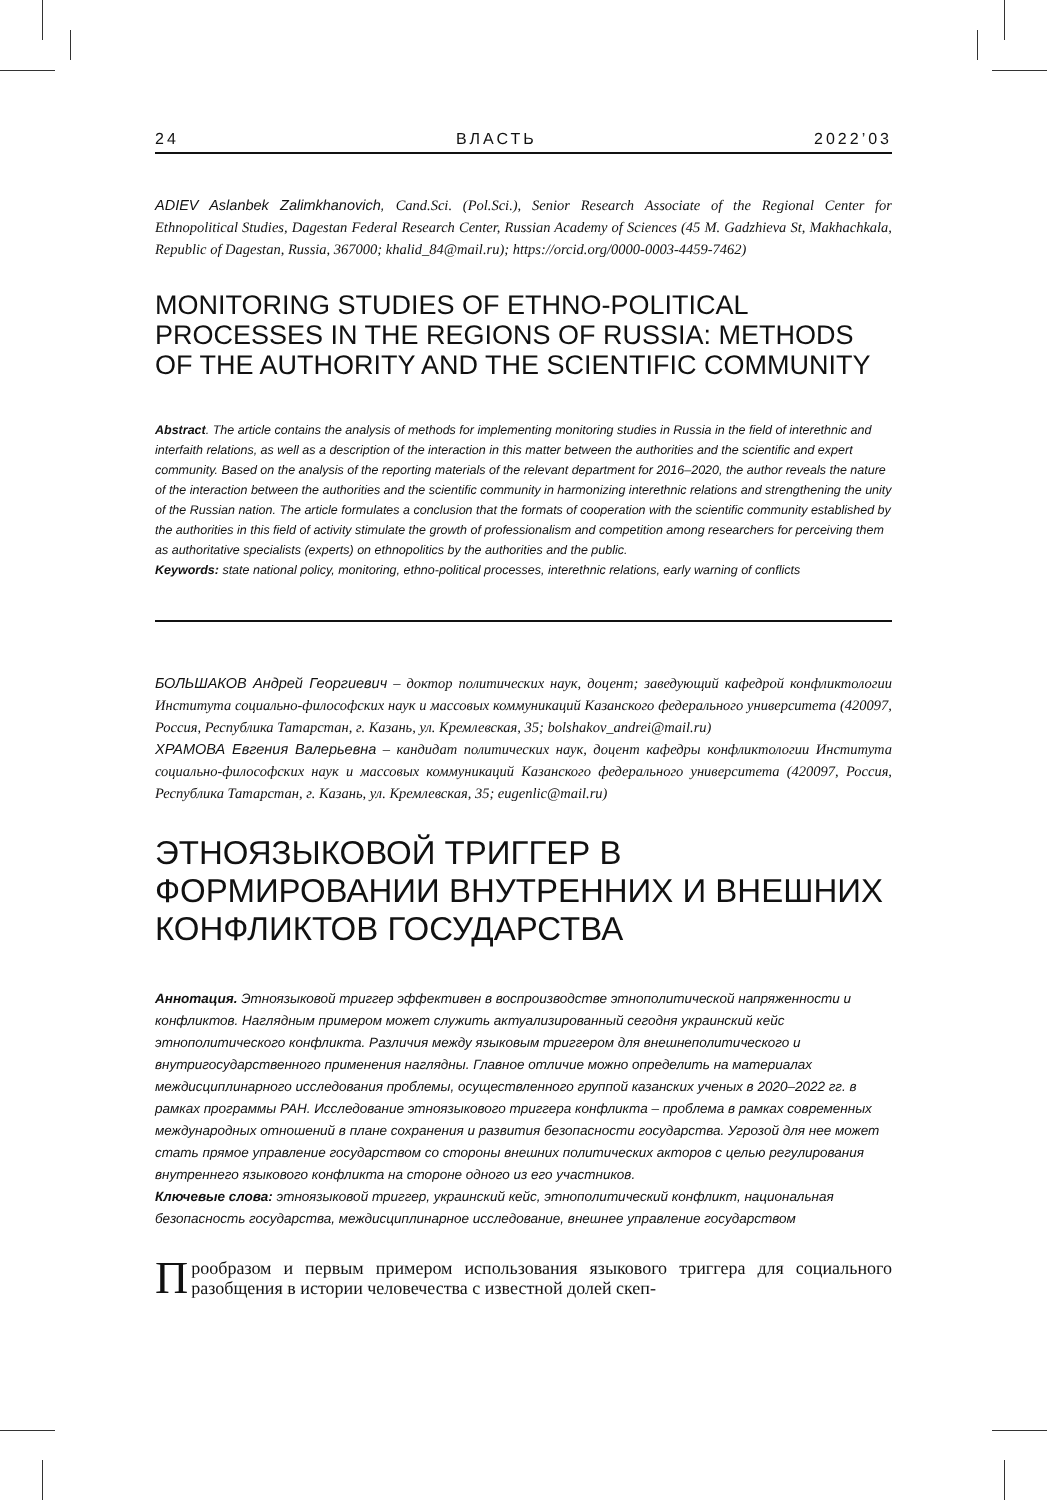24 ВЛАСТЬ 2022’03
ADIEV Aslanbek Zalimkhanovich, Cand.Sci. (Pol.Sci.), Senior Research Associate of the Regional Center for Ethnopolitical Studies, Dagestan Federal Research Center, Russian Academy of Sciences (45 M. Gadzhieva St, Makhachkala, Republic of Dagestan, Russia, 367000; khalid_84@mail.ru); https://orcid.org/0000-0003-4459-7462)
MONITORING STUDIES OF ETHNO-POLITICAL PROCESSES IN THE REGIONS OF RUSSIA: METHODS OF THE AUTHORITY AND THE SCIENTIFIC COMMUNITY
Abstract. The article contains the analysis of methods for implementing monitoring studies in Russia in the field of interethnic and interfaith relations, as well as a description of the interaction in this matter between the authorities and the scientific and expert community. Based on the analysis of the reporting materials of the relevant department for 2016–2020, the author reveals the nature of the interaction between the authorities and the scientific community in harmonizing interethnic relations and strengthening the unity of the Russian nation. The article formulates a conclusion that the formats of cooperation with the scientific community established by the authorities in this field of activity stimulate the growth of professionalism and competition among researchers for perceiving them as authoritative specialists (experts) on ethnopolitics by the authorities and the public.
Keywords: state national policy, monitoring, ethno-political processes, interethnic relations, early warning of conflicts
БОЛЬШАКОВ Андрей Георгиевич – доктор политических наук, доцент; заведующий кафедрой конфликтологии Института социально-философских наук и массовых коммуникаций Казанского федерального университета (420097, Россия, Республика Татарстан, г. Казань, ул. Кремлевская, 35; bolshakov_andrei@mail.ru)
ХРАМОВА Евгения Валерьевна – кандидат политических наук, доцент кафедры конфликтологии Института социально-философских наук и массовых коммуникаций Казанского федерального университета (420097, Россия, Республика Татарстан, г. Казань, ул. Кремлевская, 35; eugenlic@mail.ru)
ЭТНОЯЗЫКОВОЙ ТРИГГЕР В ФОРМИРОВАНИИ ВНУТРЕННИХ И ВНЕШНИХ КОНФЛИКТОВ ГОСУДАРСТВА
Аннотация. Этноязыковой триггер эффективен в воспроизводстве этнополитической напряженности и конфликтов. Наглядным примером может служить актуализированный сегодня украинский кейс этнополитического конфликта. Различия между языковым триггером для внешнеполитического и внутригосударственного применения наглядны. Главное отличие можно определить на материалах междисциплинарного исследования проблемы, осуществленного группой казанских ученых в 2020–2022 гг. в рамках программы РАН. Исследование этноязыкового триггера конфликта – проблема в рамках современных международных отношений в плане сохранения и развития безопасности государства. Угрозой для нее может стать прямое управление государством со стороны внешних политических акторов с целью регулирования внутреннего языкового конфликта на стороне одного из его участников.
Ключевые слова: этноязыковой триггер, украинский кейс, этнополитический конфликт, национальная безопасность государства, междисциплинарное исследование, внешнее управление государством
Прообразом и первым примером использования языкового триггера для социального разобщения в истории человечества с известной долей скеп-